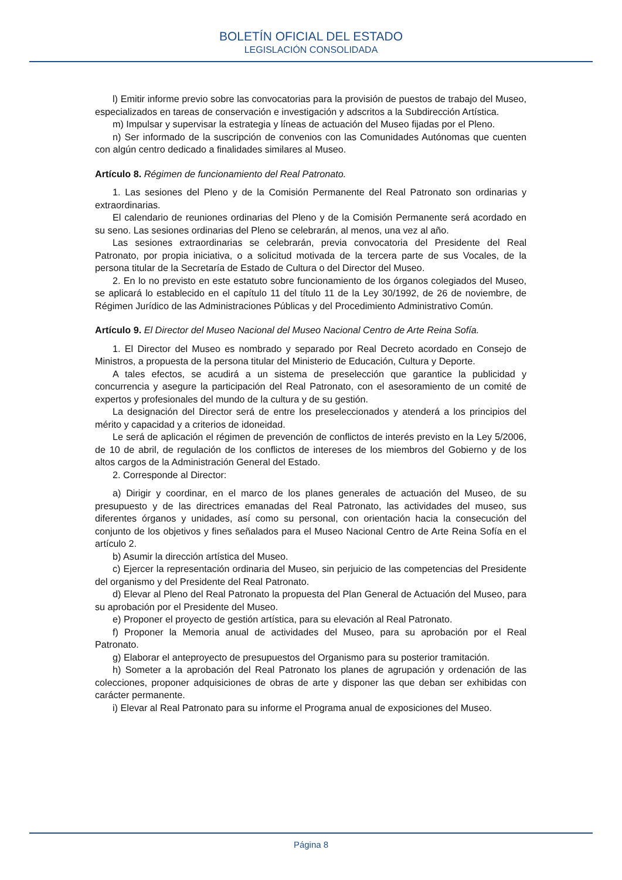BOLETÍN OFICIAL DEL ESTADO
LEGISLACIÓN CONSOLIDADA
l) Emitir informe previo sobre las convocatorias para la provisión de puestos de trabajo del Museo, especializados en tareas de conservación e investigación y adscritos a la Subdirección Artística.
m) Impulsar y supervisar la estrategia y líneas de actuación del Museo fijadas por el Pleno.
n) Ser informado de la suscripción de convenios con las Comunidades Autónomas que cuenten con algún centro dedicado a finalidades similares al Museo.
Artículo 8. Régimen de funcionamiento del Real Patronato.
1. Las sesiones del Pleno y de la Comisión Permanente del Real Patronato son ordinarias y extraordinarias.
El calendario de reuniones ordinarias del Pleno y de la Comisión Permanente será acordado en su seno. Las sesiones ordinarias del Pleno se celebrarán, al menos, una vez al año.
Las sesiones extraordinarias se celebrarán, previa convocatoria del Presidente del Real Patronato, por propia iniciativa, o a solicitud motivada de la tercera parte de sus Vocales, de la persona titular de la Secretaría de Estado de Cultura o del Director del Museo.
2. En lo no previsto en este estatuto sobre funcionamiento de los órganos colegiados del Museo, se aplicará lo establecido en el capítulo 11 del título 11 de la Ley 30/1992, de 26 de noviembre, de Régimen Jurídico de las Administraciones Públicas y del Procedimiento Administrativo Común.
Artículo 9. El Director del Museo Nacional del Museo Nacional Centro de Arte Reina Sofía.
1. El Director del Museo es nombrado y separado por Real Decreto acordado en Consejo de Ministros, a propuesta de la persona titular del Ministerio de Educación, Cultura y Deporte.
A tales efectos, se acudirá a un sistema de preselección que garantice la publicidad y concurrencia y asegure la participación del Real Patronato, con el asesoramiento de un comité de expertos y profesionales del mundo de la cultura y de su gestión.
La designación del Director será de entre los preseleccionados y atenderá a los principios del mérito y capacidad y a criterios de idoneidad.
Le será de aplicación el régimen de prevención de conflictos de interés previsto en la Ley 5/2006, de 10 de abril, de regulación de los conflictos de intereses de los miembros del Gobierno y de los altos cargos de la Administración General del Estado.
2. Corresponde al Director:
a) Dirigir y coordinar, en el marco de los planes generales de actuación del Museo, de su presupuesto y de las directrices emanadas del Real Patronato, las actividades del museo, sus diferentes órganos y unidades, así como su personal, con orientación hacia la consecución del conjunto de los objetivos y fines señalados para el Museo Nacional Centro de Arte Reina Sofía en el artículo 2.
b) Asumir la dirección artística del Museo.
c) Ejercer la representación ordinaria del Museo, sin perjuicio de las competencias del Presidente del organismo y del Presidente del Real Patronato.
d) Elevar al Pleno del Real Patronato la propuesta del Plan General de Actuación del Museo, para su aprobación por el Presidente del Museo.
e) Proponer el proyecto de gestión artística, para su elevación al Real Patronato.
f) Proponer la Memoria anual de actividades del Museo, para su aprobación por el Real Patronato.
g) Elaborar el anteproyecto de presupuestos del Organismo para su posterior tramitación.
h) Someter a la aprobación del Real Patronato los planes de agrupación y ordenación de las colecciones, proponer adquisiciones de obras de arte y disponer las que deban ser exhibidas con carácter permanente.
i) Elevar al Real Patronato para su informe el Programa anual de exposiciones del Museo.
Página 8